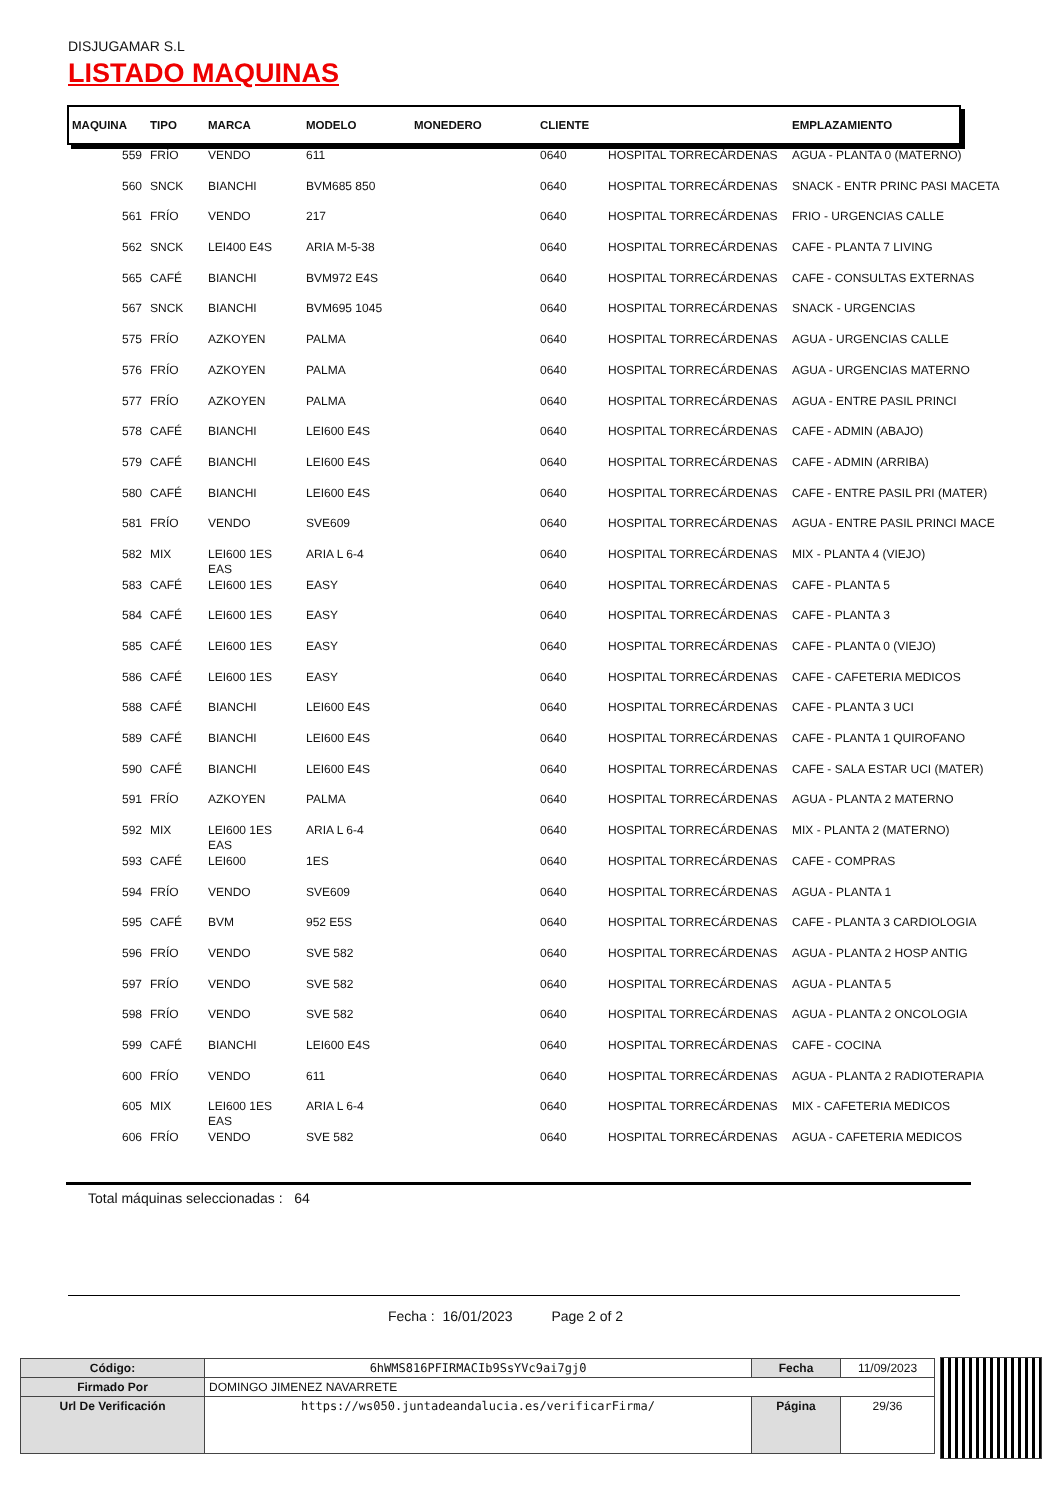DISJUGAMAR S.L
LISTADO MAQUINAS
| MAQUINA | TIPO | MARCA | MODELO | MONEDERO | CLIENTE | | EMPLAZAMIENTO |
| --- | --- | --- | --- | --- | --- | --- | --- |
| 559 | FRÍO | VENDO | 611 | | 0640 | HOSPITAL TORRECÁRDENAS | AGUA - PLANTA 0 (MATERNO) |
| 560 | SNCK | BIANCHI | BVM685 850 | | 0640 | HOSPITAL TORRECÁRDENAS | SNACK - ENTR PRINC PASI MACETA |
| 561 | FRÍO | VENDO | 217 | | 0640 | HOSPITAL TORRECÁRDENAS | FRIO - URGENCIAS CALLE |
| 562 | SNCK | LEI400 E4S | ARIA M-5-38 | | 0640 | HOSPITAL TORRECÁRDENAS | CAFE - PLANTA 7 LIVING |
| 565 | CAFÉ | BIANCHI | BVM972 E4S | | 0640 | HOSPITAL TORRECÁRDENAS | CAFE - CONSULTAS EXTERNAS |
| 567 | SNCK | BIANCHI | BVM695 1045 | | 0640 | HOSPITAL TORRECÁRDENAS | SNACK - URGENCIAS |
| 575 | FRÍO | AZKOYEN | PALMA | | 0640 | HOSPITAL TORRECÁRDENAS | AGUA - URGENCIAS CALLE |
| 576 | FRÍO | AZKOYEN | PALMA | | 0640 | HOSPITAL TORRECÁRDENAS | AGUA - URGENCIAS MATERNO |
| 577 | FRÍO | AZKOYEN | PALMA | | 0640 | HOSPITAL TORRECÁRDENAS | AGUA - ENTRE PASIL PRINCI |
| 578 | CAFÉ | BIANCHI | LEI600 E4S | | 0640 | HOSPITAL TORRECÁRDENAS | CAFE - ADMIN (ABAJO) |
| 579 | CAFÉ | BIANCHI | LEI600 E4S | | 0640 | HOSPITAL TORRECÁRDENAS | CAFE - ADMIN (ARRIBA) |
| 580 | CAFÉ | BIANCHI | LEI600 E4S | | 0640 | HOSPITAL TORRECÁRDENAS | CAFE - ENTRE PASIL PRI (MATER) |
| 581 | FRÍO | VENDO | SVE609 | | 0640 | HOSPITAL TORRECÁRDENAS | AGUA - ENTRE PASIL PRINCI MACE |
| 582 | MIX | LEI600 1ES EAS | ARIA L 6-4 | | 0640 | HOSPITAL TORRECÁRDENAS | MIX - PLANTA 4 (VIEJO) |
| 583 | CAFÉ | LEI600 1ES | EASY | | 0640 | HOSPITAL TORRECÁRDENAS | CAFE - PLANTA 5 |
| 584 | CAFÉ | LEI600 1ES | EASY | | 0640 | HOSPITAL TORRECÁRDENAS | CAFE - PLANTA 3 |
| 585 | CAFÉ | LEI600 1ES | EASY | | 0640 | HOSPITAL TORRECÁRDENAS | CAFE - PLANTA 0 (VIEJO) |
| 586 | CAFÉ | LEI600 1ES | EASY | | 0640 | HOSPITAL TORRECÁRDENAS | CAFE - CAFETERIA MEDICOS |
| 588 | CAFÉ | BIANCHI | LEI600 E4S | | 0640 | HOSPITAL TORRECÁRDENAS | CAFE - PLANTA 3 UCI |
| 589 | CAFÉ | BIANCHI | LEI600 E4S | | 0640 | HOSPITAL TORRECÁRDENAS | CAFE - PLANTA 1 QUIROFANO |
| 590 | CAFÉ | BIANCHI | LEI600 E4S | | 0640 | HOSPITAL TORRECÁRDENAS | CAFE - SALA ESTAR UCI (MATER) |
| 591 | FRÍO | AZKOYEN | PALMA | | 0640 | HOSPITAL TORRECÁRDENAS | AGUA - PLANTA 2 MATERNO |
| 592 | MIX | LEI600 1ES EAS | ARIA L 6-4 | | 0640 | HOSPITAL TORRECÁRDENAS | MIX - PLANTA 2 (MATERNO) |
| 593 | CAFÉ | LEI600 | 1ES | | 0640 | HOSPITAL TORRECÁRDENAS | CAFE - COMPRAS |
| 594 | FRÍO | VENDO | SVE609 | | 0640 | HOSPITAL TORRECÁRDENAS | AGUA - PLANTA 1 |
| 595 | CAFÉ | BVM | 952 E5S | | 0640 | HOSPITAL TORRECÁRDENAS | CAFE - PLANTA 3 CARDIOLOGIA |
| 596 | FRÍO | VENDO | SVE 582 | | 0640 | HOSPITAL TORRECÁRDENAS | AGUA - PLANTA 2 HOSP ANTIG |
| 597 | FRÍO | VENDO | SVE 582 | | 0640 | HOSPITAL TORRECÁRDENAS | AGUA - PLANTA 5 |
| 598 | FRÍO | VENDO | SVE 582 | | 0640 | HOSPITAL TORRECÁRDENAS | AGUA - PLANTA 2 ONCOLOGIA |
| 599 | CAFÉ | BIANCHI | LEI600 E4S | | 0640 | HOSPITAL TORRECÁRDENAS | CAFE - COCINA |
| 600 | FRÍO | VENDO | 611 | | 0640 | HOSPITAL TORRECÁRDENAS | AGUA - PLANTA 2 RADIOTERAPIA |
| 605 | MIX | LEI600 1ES EAS | ARIA L 6-4 | | 0640 | HOSPITAL TORRECÁRDENAS | MIX - CAFETERIA MEDICOS |
| 606 | FRÍO | VENDO | SVE 582 | | 0640 | HOSPITAL TORRECÁRDENAS | AGUA - CAFETERIA MEDICOS |
Total máquinas seleccionadas : 64
Fecha : 16/01/2023 Page 2 of 2
| Código: | 6hWMS816PFIRMACIb9SsYVc9ai7gj0 | Fecha | 11/09/2023 |
| Firmado Por | DOMINGO JIMENEZ NAVARRETE | | |
| Url De Verificación | https://ws050.juntadeandalucia.es/verificarFirma/ | Página | 29/36 |